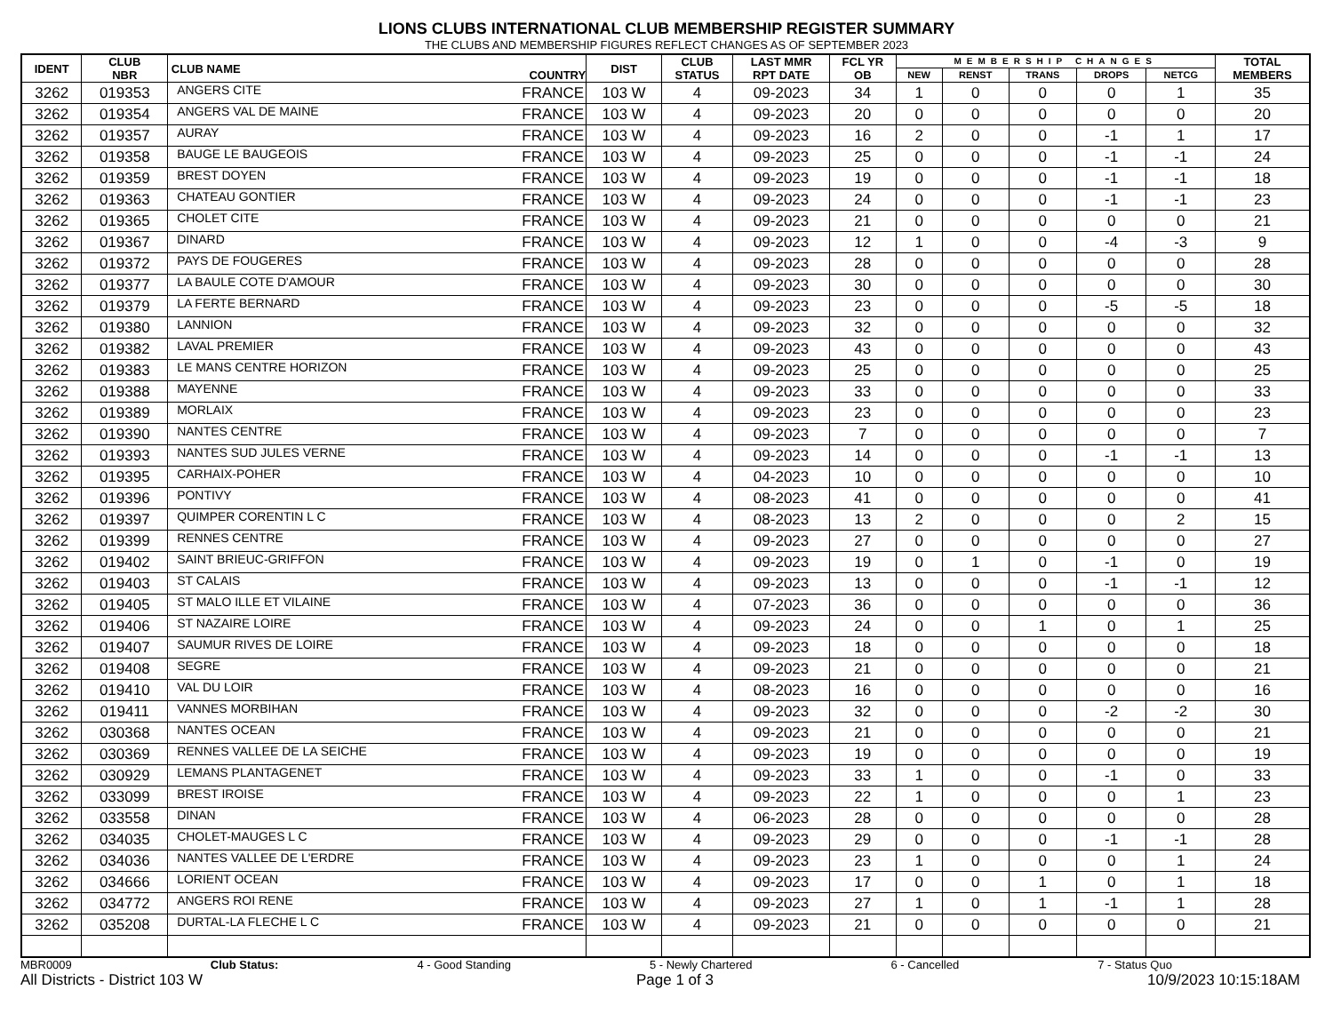LIONS CLUBS INTERNATIONAL CLUB MEMBERSHIP REGISTER SUMMARY
THE CLUBS AND MEMBERSHIP FIGURES REFLECT CHANGES AS OF SEPTEMBER 2023
| IDENT | CLUB NBR | CLUB NAME | COUNTRY | DIST | CLUB STATUS | LAST MMR RPT DATE | FCL YR OB | MEMBERSHIP CHANGES | | | | | TOTAL MEMBERS |
| --- | --- | --- | --- | --- | --- | --- | --- | --- | --- | --- | --- | --- | --- |
| | | | | | | | | NEW | RENST | TRANS | DROPS | NETCG | |
| 3262 | 019353 | ANGERS CITE | FRANCE | 103 W | 4 | 09-2023 | 34 | 1 | 0 | 0 | 0 | 1 | 35 |
| 3262 | 019354 | ANGERS VAL DE MAINE | FRANCE | 103 W | 4 | 09-2023 | 20 | 0 | 0 | 0 | 0 | 0 | 20 |
| 3262 | 019357 | AURAY | FRANCE | 103 W | 4 | 09-2023 | 16 | 2 | 0 | 0 | -1 | 1 | 17 |
| 3262 | 019358 | BAUGE LE BAUGEOIS | FRANCE | 103 W | 4 | 09-2023 | 25 | 0 | 0 | 0 | -1 | -1 | 24 |
| 3262 | 019359 | BREST DOYEN | FRANCE | 103 W | 4 | 09-2023 | 19 | 0 | 0 | 0 | -1 | -1 | 18 |
| 3262 | 019363 | CHATEAU GONTIER | FRANCE | 103 W | 4 | 09-2023 | 24 | 0 | 0 | 0 | -1 | -1 | 23 |
| 3262 | 019365 | CHOLET CITE | FRANCE | 103 W | 4 | 09-2023 | 21 | 0 | 0 | 0 | 0 | 0 | 21 |
| 3262 | 019367 | DINARD | FRANCE | 103 W | 4 | 09-2023 | 12 | 1 | 0 | 0 | -4 | -3 | 9 |
| 3262 | 019372 | PAYS DE FOUGERES | FRANCE | 103 W | 4 | 09-2023 | 28 | 0 | 0 | 0 | 0 | 0 | 28 |
| 3262 | 019377 | LA BAULE COTE D'AMOUR | FRANCE | 103 W | 4 | 09-2023 | 30 | 0 | 0 | 0 | 0 | 0 | 30 |
| 3262 | 019379 | LA FERTE BERNARD | FRANCE | 103 W | 4 | 09-2023 | 23 | 0 | 0 | 0 | -5 | -5 | 18 |
| 3262 | 019380 | LANNION | FRANCE | 103 W | 4 | 09-2023 | 32 | 0 | 0 | 0 | 0 | 0 | 32 |
| 3262 | 019382 | LAVAL PREMIER | FRANCE | 103 W | 4 | 09-2023 | 43 | 0 | 0 | 0 | 0 | 0 | 43 |
| 3262 | 019383 | LE MANS CENTRE HORIZON | FRANCE | 103 W | 4 | 09-2023 | 25 | 0 | 0 | 0 | 0 | 0 | 25 |
| 3262 | 019388 | MAYENNE | FRANCE | 103 W | 4 | 09-2023 | 33 | 0 | 0 | 0 | 0 | 0 | 33 |
| 3262 | 019389 | MORLAIX | FRANCE | 103 W | 4 | 09-2023 | 23 | 0 | 0 | 0 | 0 | 0 | 23 |
| 3262 | 019390 | NANTES CENTRE | FRANCE | 103 W | 4 | 09-2023 | 7 | 0 | 0 | 0 | 0 | 0 | 7 |
| 3262 | 019393 | NANTES SUD JULES VERNE | FRANCE | 103 W | 4 | 09-2023 | 14 | 0 | 0 | 0 | -1 | -1 | 13 |
| 3262 | 019395 | CARHAIX-POHER | FRANCE | 103 W | 4 | 04-2023 | 10 | 0 | 0 | 0 | 0 | 0 | 10 |
| 3262 | 019396 | PONTIVY | FRANCE | 103 W | 4 | 08-2023 | 41 | 0 | 0 | 0 | 0 | 0 | 41 |
| 3262 | 019397 | QUIMPER CORENTIN L C | FRANCE | 103 W | 4 | 08-2023 | 13 | 2 | 0 | 0 | 0 | 2 | 15 |
| 3262 | 019399 | RENNES CENTRE | FRANCE | 103 W | 4 | 09-2023 | 27 | 0 | 0 | 0 | 0 | 0 | 27 |
| 3262 | 019402 | SAINT BRIEUC-GRIFFON | FRANCE | 103 W | 4 | 09-2023 | 19 | 0 | 1 | 0 | -1 | 0 | 19 |
| 3262 | 019403 | ST CALAIS | FRANCE | 103 W | 4 | 09-2023 | 13 | 0 | 0 | 0 | -1 | -1 | 12 |
| 3262 | 019405 | ST MALO ILLE ET VILAINE | FRANCE | 103 W | 4 | 07-2023 | 36 | 0 | 0 | 0 | 0 | 0 | 36 |
| 3262 | 019406 | ST NAZAIRE LOIRE | FRANCE | 103 W | 4 | 09-2023 | 24 | 0 | 0 | 1 | 0 | 1 | 25 |
| 3262 | 019407 | SAUMUR RIVES DE LOIRE | FRANCE | 103 W | 4 | 09-2023 | 18 | 0 | 0 | 0 | 0 | 0 | 18 |
| 3262 | 019408 | SEGRE | FRANCE | 103 W | 4 | 09-2023 | 21 | 0 | 0 | 0 | 0 | 0 | 21 |
| 3262 | 019410 | VAL DU LOIR | FRANCE | 103 W | 4 | 08-2023 | 16 | 0 | 0 | 0 | 0 | 0 | 16 |
| 3262 | 019411 | VANNES MORBIHAN | FRANCE | 103 W | 4 | 09-2023 | 32 | 0 | 0 | 0 | -2 | -2 | 30 |
| 3262 | 030368 | NANTES OCEAN | FRANCE | 103 W | 4 | 09-2023 | 21 | 0 | 0 | 0 | 0 | 0 | 21 |
| 3262 | 030369 | RENNES VALLEE DE LA SEICHE | FRANCE | 103 W | 4 | 09-2023 | 19 | 0 | 0 | 0 | 0 | 0 | 19 |
| 3262 | 030929 | LEMANS PLANTAGENET | FRANCE | 103 W | 4 | 09-2023 | 33 | 1 | 0 | 0 | -1 | 0 | 33 |
| 3262 | 033099 | BREST IROISE | FRANCE | 103 W | 4 | 09-2023 | 22 | 1 | 0 | 0 | 0 | 1 | 23 |
| 3262 | 033558 | DINAN | FRANCE | 103 W | 4 | 06-2023 | 28 | 0 | 0 | 0 | 0 | 0 | 28 |
| 3262 | 034035 | CHOLET-MAUGES L C | FRANCE | 103 W | 4 | 09-2023 | 29 | 0 | 0 | 0 | -1 | -1 | 28 |
| 3262 | 034036 | NANTES VALLEE DE L'ERDRE | FRANCE | 103 W | 4 | 09-2023 | 23 | 1 | 0 | 0 | 0 | 1 | 24 |
| 3262 | 034666 | LORIENT OCEAN | FRANCE | 103 W | 4 | 09-2023 | 17 | 0 | 0 | 1 | 0 | 1 | 18 |
| 3262 | 034772 | ANGERS ROI RENE | FRANCE | 103 W | 4 | 09-2023 | 27 | 1 | 0 | 1 | -1 | 1 | 28 |
| 3262 | 035208 | DURTAL-LA FLECHE L C | FRANCE | 103 W | 4 | 09-2023 | 21 | 0 | 0 | 0 | 0 | 0 | 21 |
MBR0009 Club Status: 4 - Good Standing 5 - Newly Chartered 6 - Cancelled 7 - Status Quo
All Districts - District 103 W Page 1 of 3 10/9/2023 10:15:18AM